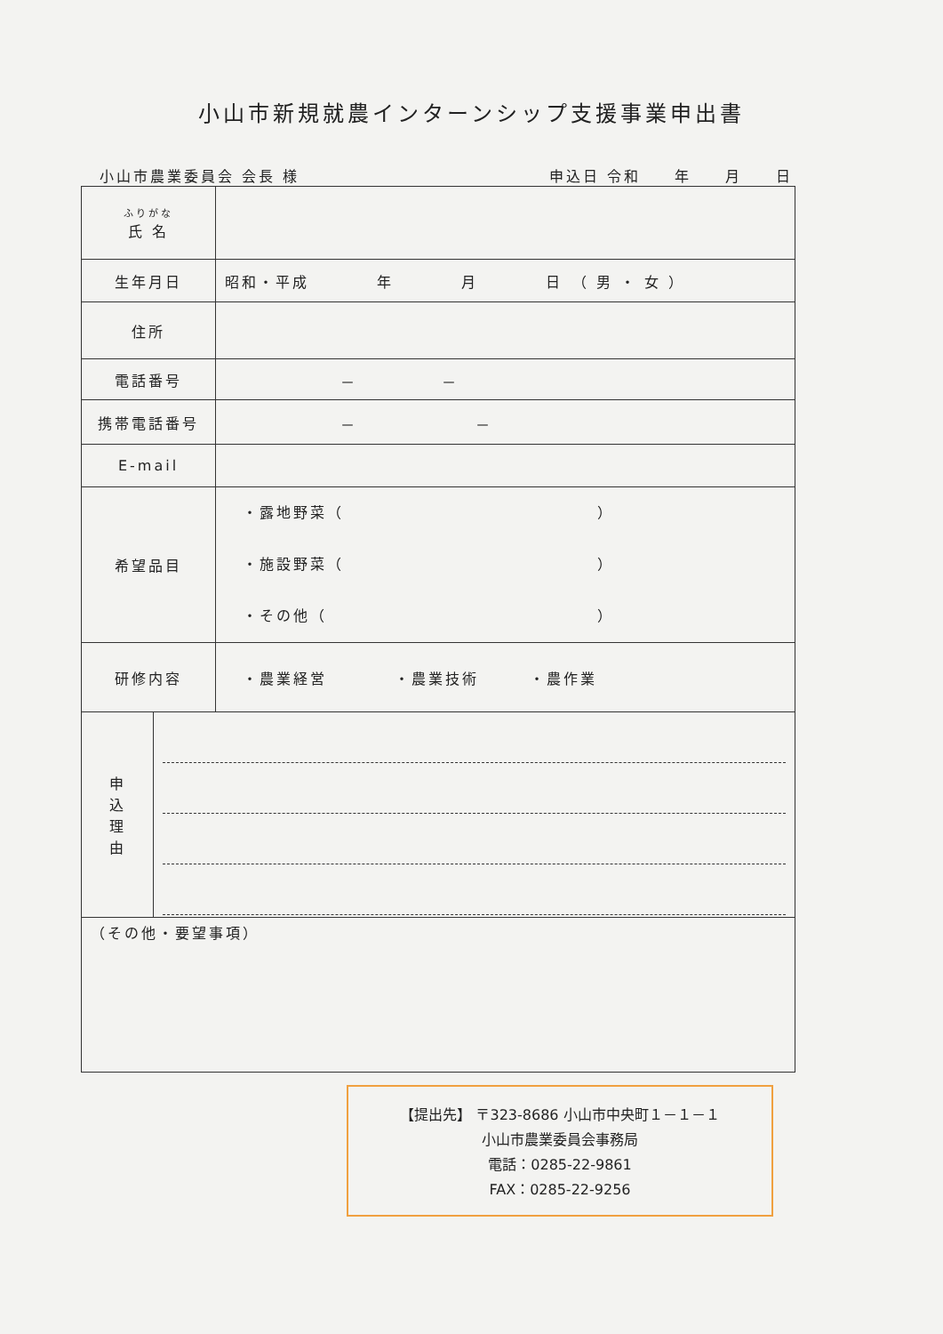小山市新規就農インターンシップ支援事業申出書
小山市農業委員会 会長 様 申込日 令和　　年　　月　　日
| ふりがな 氏 名 | |
| 生年月日 | 昭和・平成 年 月 日 （ 男 ・ 女 ） |
| 住所 | |
| 電話番号 | － － |
| 携帯電話番号 | － － |
| E-mail | |
| 希望品目 | ・露地野菜（ ） ・施設野菜（ ） ・その他（ ） |
| 研修内容 | ・農業経営 ・農業技術 ・農作業 |
| 申 込 理 由 | |
| （その他・要望事項） | |
【提出先】 〒323-8686 小山市中央町１－１－１
小山市農業委員会事務局
電話：0285-22-9861
FAX：0285-22-9256